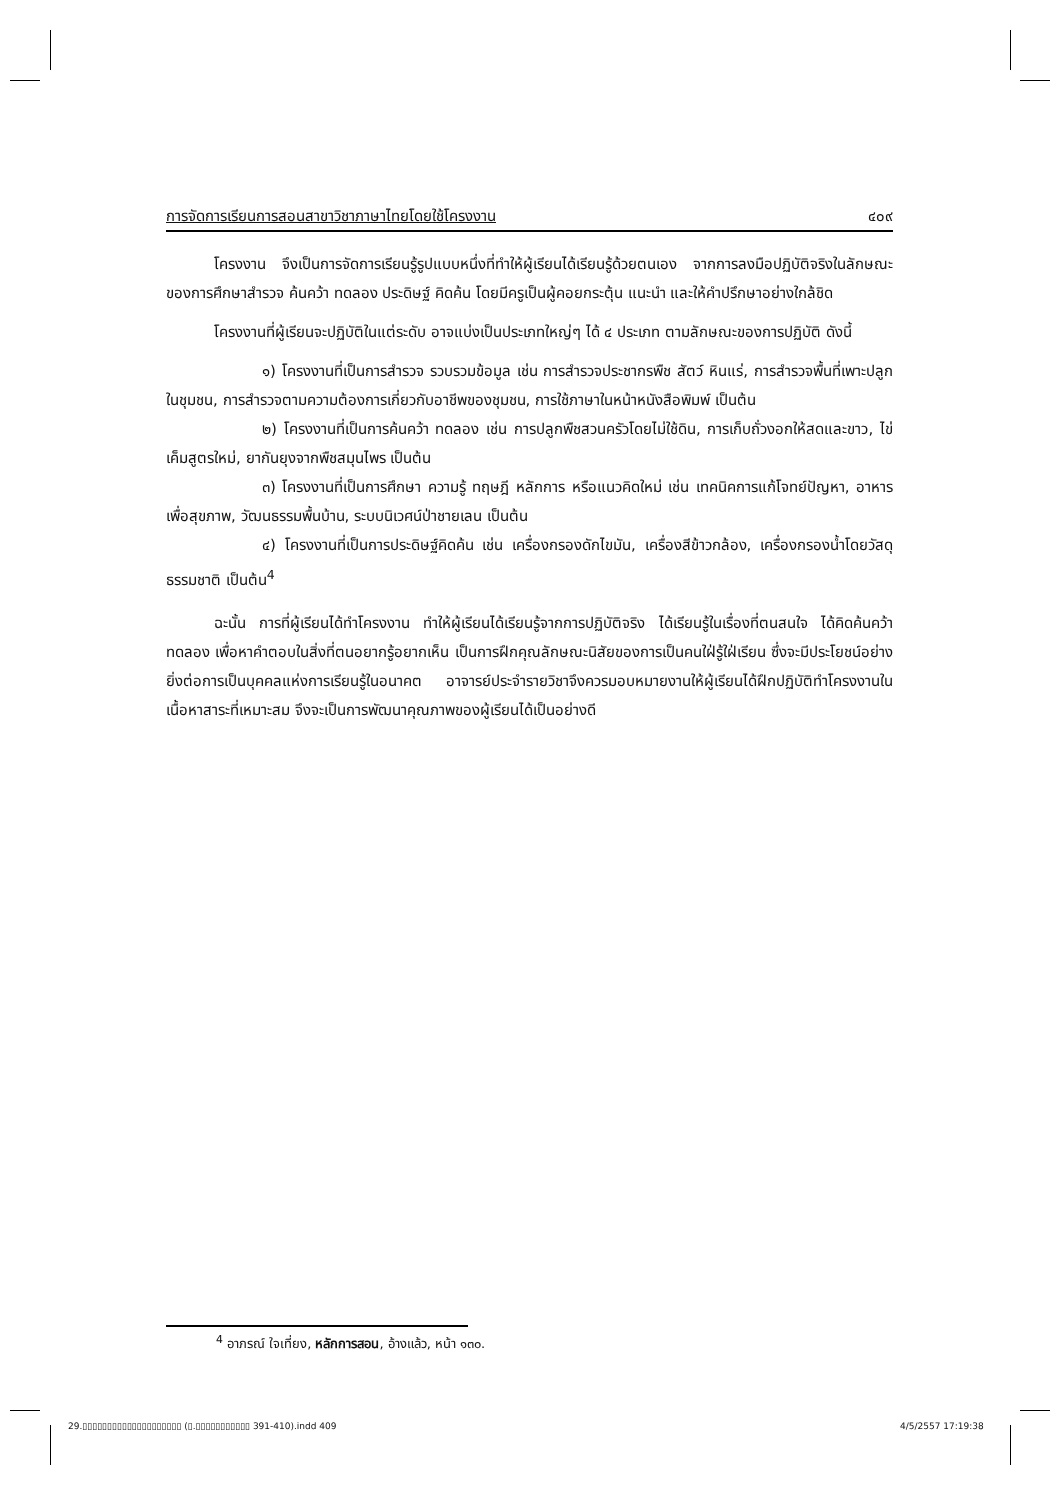การจัดการเรียนการสอนสาขาวิชาภาษาไทยโดยใช้โครงงาน ๔๐๙
โครงงาน จึงเป็นการจัดการเรียนรู้รูปแบบหนึ่งที่ทำให้ผู้เรียนได้เรียนรู้ด้วยตนเอง จากการลงมือปฏิบัติจริงในลักษณะของการศึกษาสำรวจ ค้นคว้า ทดลอง ประดิษฐ์ คิดค้น โดยมีครูเป็นผู้คอยกระตุ้น แนะนำ และให้คำปรึกษาอย่างใกล้ชิด
โครงงานที่ผู้เรียนจะปฏิบัติในแต่ระดับ อาจแบ่งเป็นประเภทใหญ่ๆ ได้ ๔ ประเภท ตามลักษณะของการปฏิบัติ ดังนี้
๑) โครงงานที่เป็นการสำรวจ รวบรวมข้อมูล เช่น การสำรวจประชากรพืช สัตว์ หินแร่, การสำรวจพื้นที่เพาะปลูกในชุมชน, การสำรวจตามความต้องการเกี่ยวกับอาชีพของชุมชน, การใช้ภาษาในหน้าหนังสือพิมพ์ เป็นต้น
๒) โครงงานที่เป็นการค้นคว้า ทดลอง เช่น การปลูกพืชสวนครัวโดยไม่ใช้ดิน, การเก็บถั่วงอกให้สดและขาว, ไข่เค็มสูตรใหม่, ยากันยุงจากพืชสมุนไพร เป็นต้น
๓) โครงงานที่เป็นการศึกษา ความรู้ ทฤษฎี หลักการ หรือแนวคิดใหม่ เช่น เทคนิคการแก้โจทย์ปัญหา, อาหารเพื่อสุขภาพ, วัฒนธรรมพื้นบ้าน, ระบบนิเวศน์ป่าชายเลน เป็นต้น
๔) โครงงานที่เป็นการประดิษฐ์คิดค้น เช่น เครื่องกรองดักไขมัน, เครื่องสีข้าวกล้อง, เครื่องกรองน้ำโดยวัสดุธรรมชาติ เป็นต้น<sup>4</sup>
ฉะนั้น การที่ผู้เรียนได้ทำโครงงาน ทำให้ผู้เรียนได้เรียนรู้จากการปฏิบัติจริง ได้เรียนรู้ในเรื่องที่ตนสนใจ ได้คิดค้นคว้า ทดลอง เพื่อหาคำตอบในสิ่งที่ตนอยากรู้อยากเห็น เป็นการฝึกคุณลักษณะนิสัยของการเป็นคนใฝ่รู้ใฝ่เรียน ซึ่งจะมีประโยชน์อย่างยิ่งต่อการเป็นบุคคลแห่งการเรียนรู้ในอนาคต อาจารย์ประจำรายวิชาจึงควรมอบหมายงานให้ผู้เรียนได้ฝึกปฏิบัติทำโครงงานในเนื้อหาสาระที่เหมาะสม จึงจะเป็นการพัฒนาคุณภาพของผู้เรียนได้เป็นอย่างดี
<sup>4</sup> อาภรณ์ ใจเที่ยง, หลักการสอน, อ้างแล้ว, หน้า ๑๓๐.
29.▯▯▯▯▯▯▯▯▯▯▯▯▯▯▯▯▯▯▯▯ (▯.▯▯▯▯▯▯▯▯▯▯▯ 391-410).indd 409
4/5/2557 17:19:38